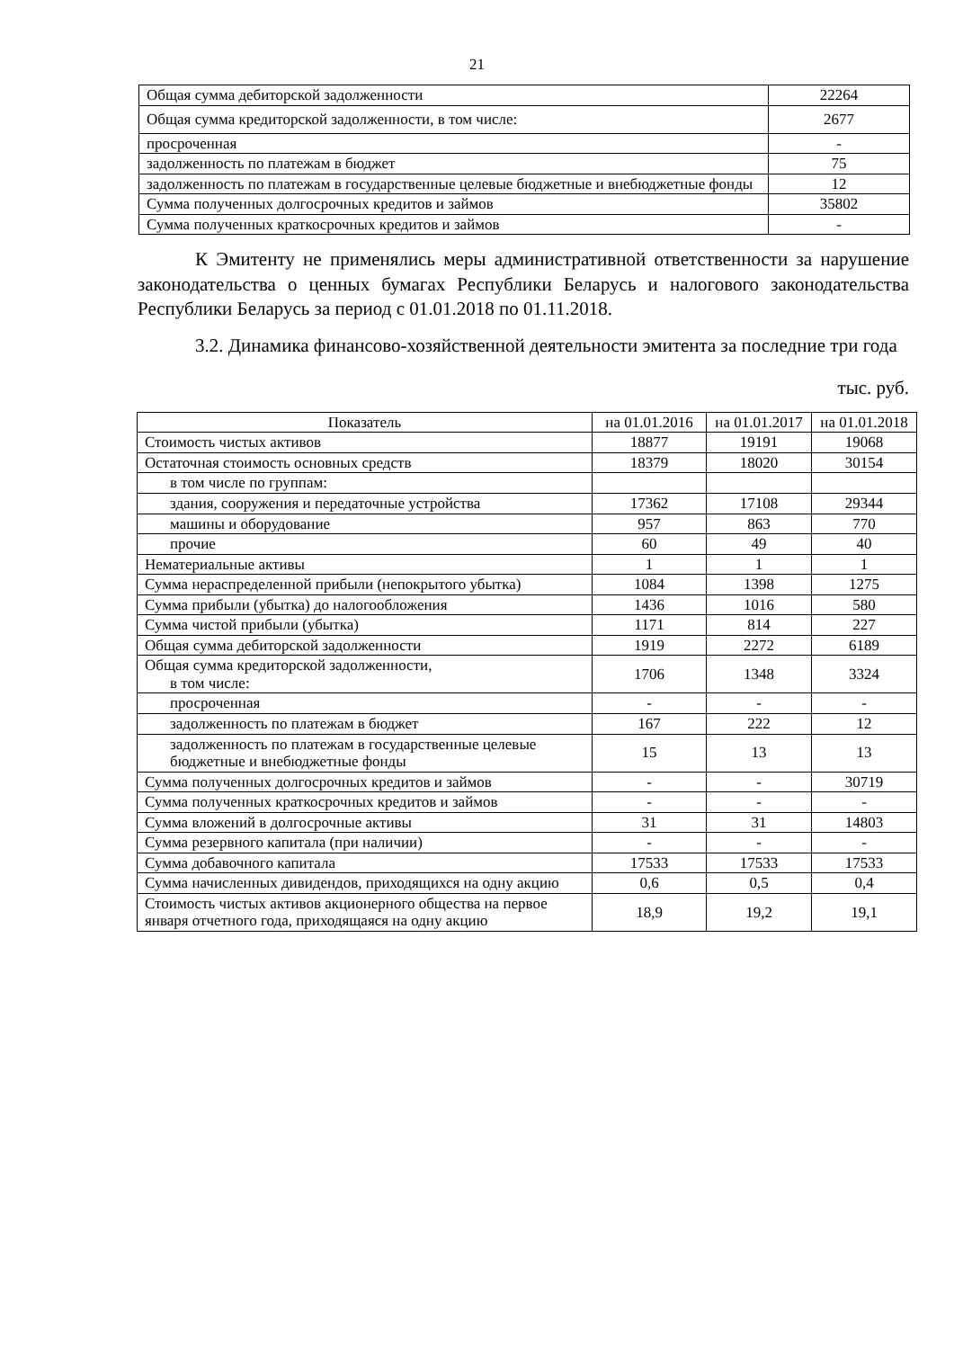21
| Общая сумма дебиторской задолженности | 22264 |
| Общая сумма кредиторской задолженности, в том числе: | 2677 |
| просроченная | - |
| задолженность по платежам в бюджет | 75 |
| задолженность по платежам в государственные целевые бюджетные и внебюджетные фонды | 12 |
| Сумма полученных долгосрочных кредитов и займов | 35802 |
| Сумма полученных краткосрочных кредитов и займов | - |
К Эмитенту не применялись меры административной ответственности за нарушение законодательства о ценных бумагах Республики Беларусь и налогового законодательства Республики Беларусь за период с 01.01.2018 по 01.11.2018.
3.2. Динамика финансово-хозяйственной деятельности эмитента за последние три года
тыс. руб.
| Показатель | на 01.01.2016 | на 01.01.2017 | на 01.01.2018 |
| --- | --- | --- | --- |
| Стоимость чистых активов | 18877 | 19191 | 19068 |
| Остаточная стоимость основных средств | 18379 | 18020 | 30154 |
| в том числе по группам: | | | |
| здания, сооружения и передаточные устройства | 17362 | 17108 | 29344 |
| машины и оборудование | 957 | 863 | 770 |
| прочие | 60 | 49 | 40 |
| Нематериальные активы | 1 | 1 | 1 |
| Сумма нераспределенной прибыли (непокрытого убытка) | 1084 | 1398 | 1275 |
| Сумма прибыли (убытка) до налогообложения | 1436 | 1016 | 580 |
| Сумма чистой прибыли (убытка) | 1171 | 814 | 227 |
| Общая сумма дебиторской задолженности | 1919 | 2272 | 6189 |
| Общая сумма кредиторской задолженности, в том числе: | 1706 | 1348 | 3324 |
| просроченная | - | - | - |
| задолженность по платежам в бюджет | 167 | 222 | 12 |
| задолженность по платежам в государственные целевые бюджетные и внебюджетные фонды | 15 | 13 | 13 |
| Сумма полученных долгосрочных кредитов и займов | - | - | 30719 |
| Сумма полученных краткосрочных кредитов и займов | - | - | - |
| Сумма вложений в долгосрочные активы | 31 | 31 | 14803 |
| Сумма резервного капитала (при наличии) | - | - | - |
| Сумма добавочного капитала | 17533 | 17533 | 17533 |
| Сумма начисленных дивидендов, приходящихся на одну акцию | 0,6 | 0,5 | 0,4 |
| Стоимость чистых активов акционерного общества на первое января отчетного года, приходящаяся на одну акцию | 18,9 | 19,2 | 19,1 |